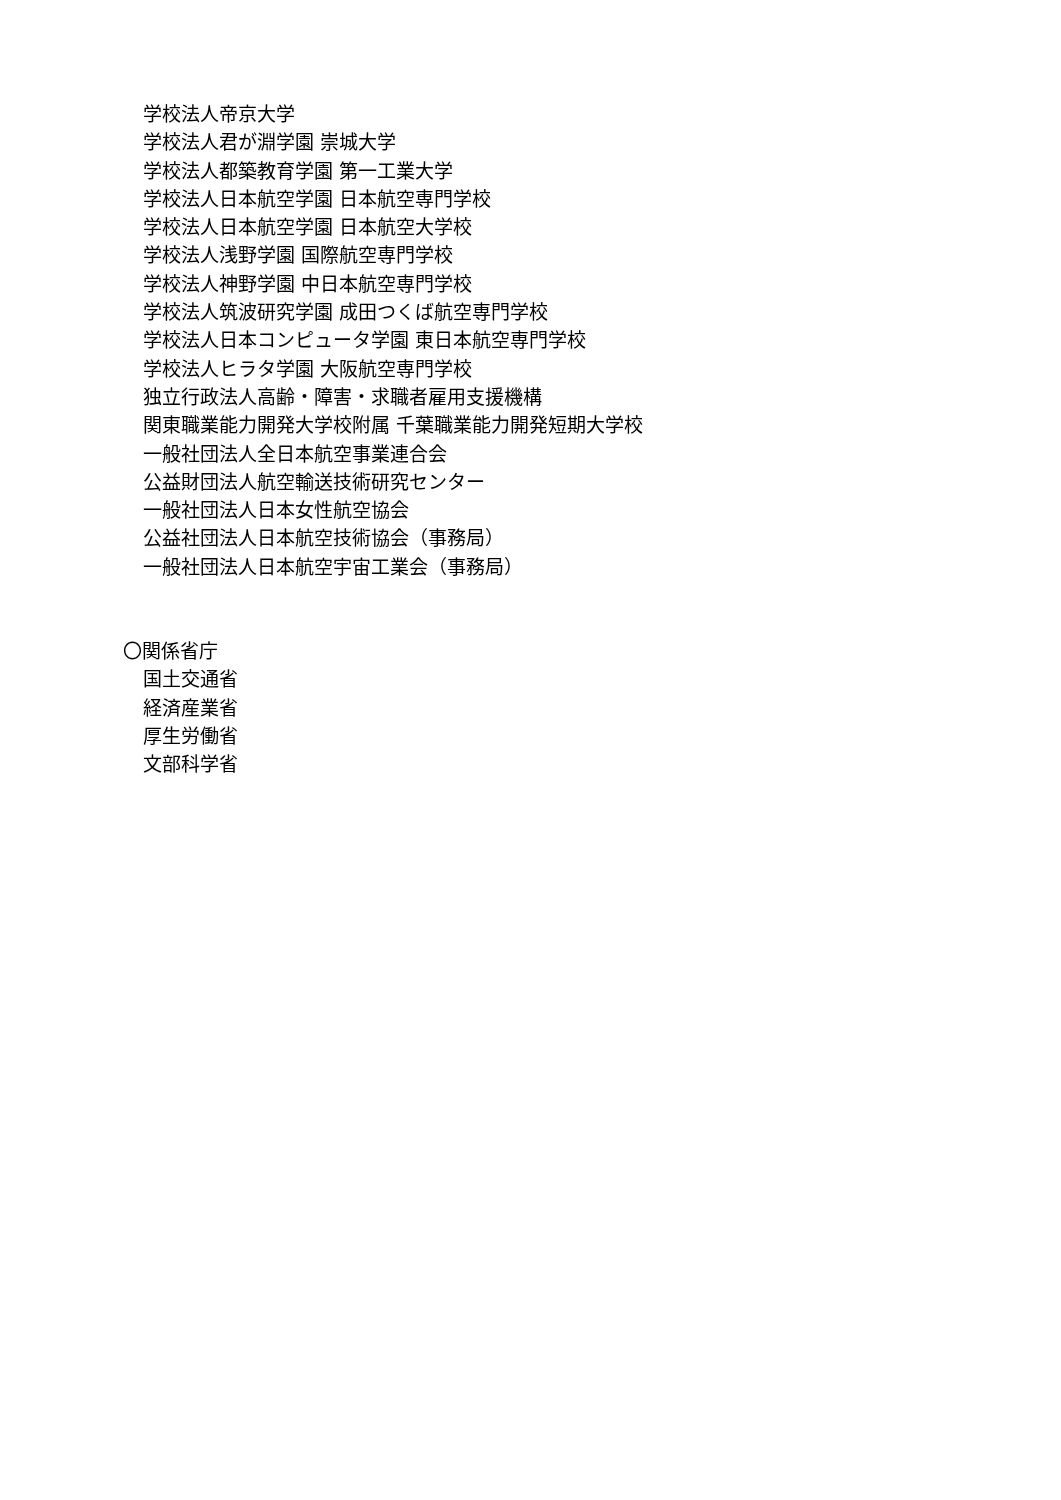学校法人帝京大学
学校法人君が淵学園 崇城大学
学校法人都築教育学園 第一工業大学
学校法人日本航空学園 日本航空専門学校
学校法人日本航空学園 日本航空大学校
学校法人浅野学園 国際航空専門学校
学校法人神野学園 中日本航空専門学校
学校法人筑波研究学園 成田つくば航空専門学校
学校法人日本コンピュータ学園 東日本航空専門学校
学校法人ヒラタ学園 大阪航空専門学校
独立行政法人高齢・障害・求職者雇用支援機構
関東職業能力開発大学校附属 千葉職業能力開発短期大学校
一般社団法人全日本航空事業連合会
公益財団法人航空輸送技術研究センター
一般社団法人日本女性航空協会
公益社団法人日本航空技術協会（事務局）
一般社団法人日本航空宇宙工業会（事務局）
〇関係省庁
国土交通省
経済産業省
厚生労働省
文部科学省